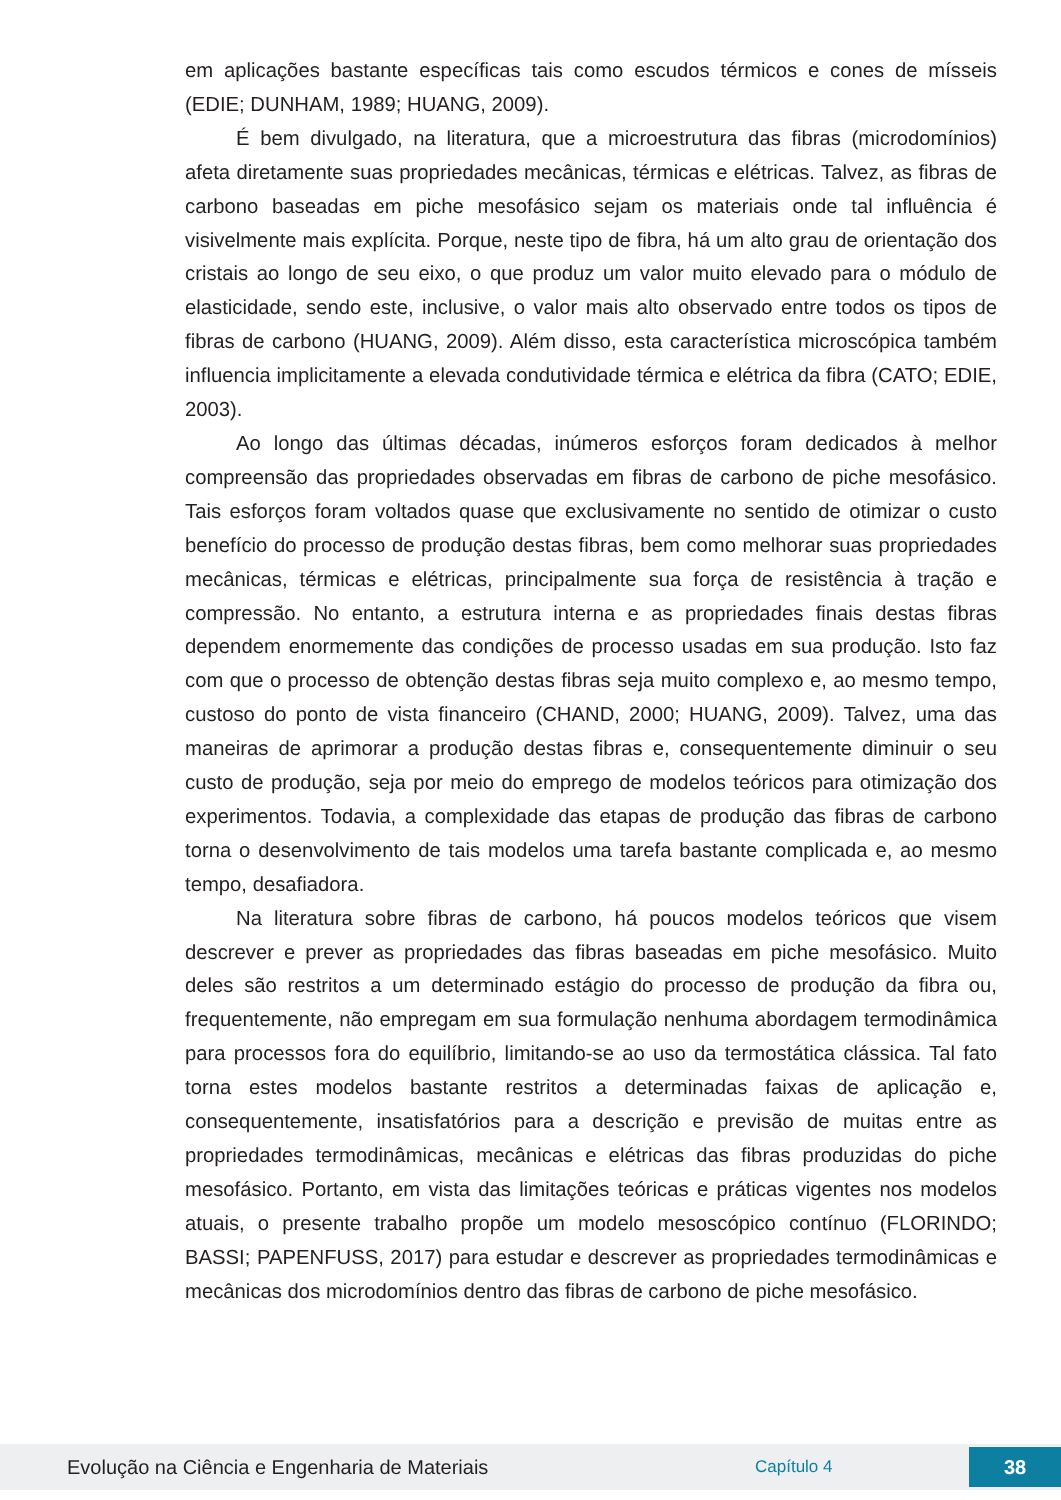em aplicações bastante específicas tais como escudos térmicos e cones de mísseis (EDIE; DUNHAM, 1989; HUANG, 2009).
É bem divulgado, na literatura, que a microestrutura das fibras (microdomínios) afeta diretamente suas propriedades mecânicas, térmicas e elétricas. Talvez, as fibras de carbono baseadas em piche mesofásico sejam os materiais onde tal influência é visivelmente mais explícita. Porque, neste tipo de fibra, há um alto grau de orientação dos cristais ao longo de seu eixo, o que produz um valor muito elevado para o módulo de elasticidade, sendo este, inclusive, o valor mais alto observado entre todos os tipos de fibras de carbono (HUANG, 2009). Além disso, esta característica microscópica também influencia implicitamente a elevada condutividade térmica e elétrica da fibra (CATO; EDIE, 2003).
Ao longo das últimas décadas, inúmeros esforços foram dedicados à melhor compreensão das propriedades observadas em fibras de carbono de piche mesofásico. Tais esforços foram voltados quase que exclusivamente no sentido de otimizar o custo benefício do processo de produção destas fibras, bem como melhorar suas propriedades mecânicas, térmicas e elétricas, principalmente sua força de resistência à tração e compressão. No entanto, a estrutura interna e as propriedades finais destas fibras dependem enormemente das condições de processo usadas em sua produção. Isto faz com que o processo de obtenção destas fibras seja muito complexo e, ao mesmo tempo, custoso do ponto de vista financeiro (CHAND, 2000; HUANG, 2009). Talvez, uma das maneiras de aprimorar a produção destas fibras e, consequentemente diminuir o seu custo de produção, seja por meio do emprego de modelos teóricos para otimização dos experimentos. Todavia, a complexidade das etapas de produção das fibras de carbono torna o desenvolvimento de tais modelos uma tarefa bastante complicada e, ao mesmo tempo, desafiadora.
Na literatura sobre fibras de carbono, há poucos modelos teóricos que visem descrever e prever as propriedades das fibras baseadas em piche mesofásico. Muito deles são restritos a um determinado estágio do processo de produção da fibra ou, frequentemente, não empregam em sua formulação nenhuma abordagem termodinâmica para processos fora do equilíbrio, limitando-se ao uso da termostática clássica. Tal fato torna estes modelos bastante restritos a determinadas faixas de aplicação e, consequentemente, insatisfatórios para a descrição e previsão de muitas entre as propriedades termodinâmicas, mecânicas e elétricas das fibras produzidas do piche mesofásico. Portanto, em vista das limitações teóricas e práticas vigentes nos modelos atuais, o presente trabalho propõe um modelo mesoscópico contínuo (FLORINDO; BASSI; PAPENFUSS, 2017) para estudar e descrever as propriedades termodinâmicas e mecânicas dos microdomínios dentro das fibras de carbono de piche mesofásico.
Evolução na Ciência e Engenharia de Materiais Capítulo 4 38